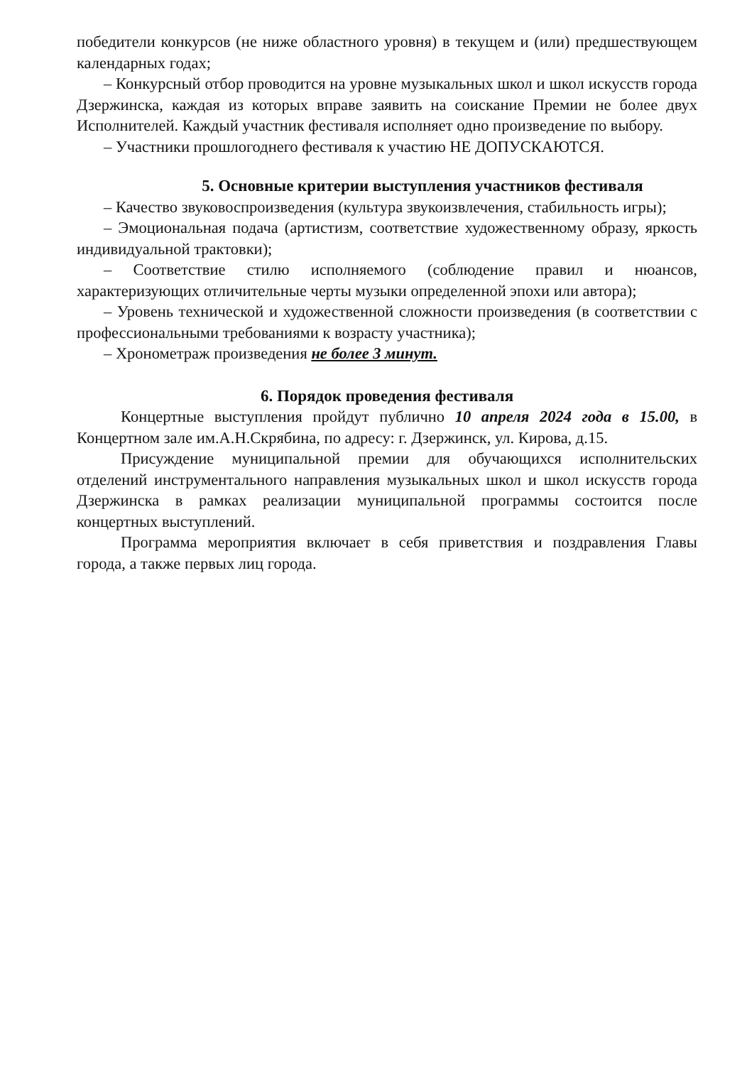победители конкурсов (не ниже областного уровня) в текущем и (или) предшествующем календарных годах;
– Конкурсный отбор проводится на уровне музыкальных школ и школ искусств города Дзержинска, каждая из которых вправе заявить на соискание Премии не более двух Исполнителей. Каждый участник фестиваля исполняет одно произведение по выбору.
– Участники прошлогоднего фестиваля к участию НЕ ДОПУСКАЮТСЯ.
5. Основные критерии выступления участников фестиваля
– Качество звуковоспроизведения (культура звукоизвлечения, стабильность игры);
– Эмоциональная подача (артистизм, соответствие художественному образу, яркость индивидуальной трактовки);
– Соответствие стилю исполняемого (соблюдение правил и нюансов, характеризующих отличительные черты музыки определенной эпохи или автора);
– Уровень технической и художественной сложности произведения (в соответствии с профессиональными требованиями к возрасту участника);
– Хронометраж произведения не более 3 минут.
6. Порядок проведения фестиваля
Концертные выступления пройдут публично 10 апреля 2024 года в 15.00, в Концертном зале им.А.Н.Скрябина, по адресу: г. Дзержинск, ул. Кирова, д.15.
Присуждение муниципальной премии для обучающихся исполнительских отделений инструментального направления музыкальных школ и школ искусств города Дзержинска в рамках реализации муниципальной программы состоится после концертных выступлений.
Программа мероприятия включает в себя приветствия и поздравления Главы города, а также первых лиц города.